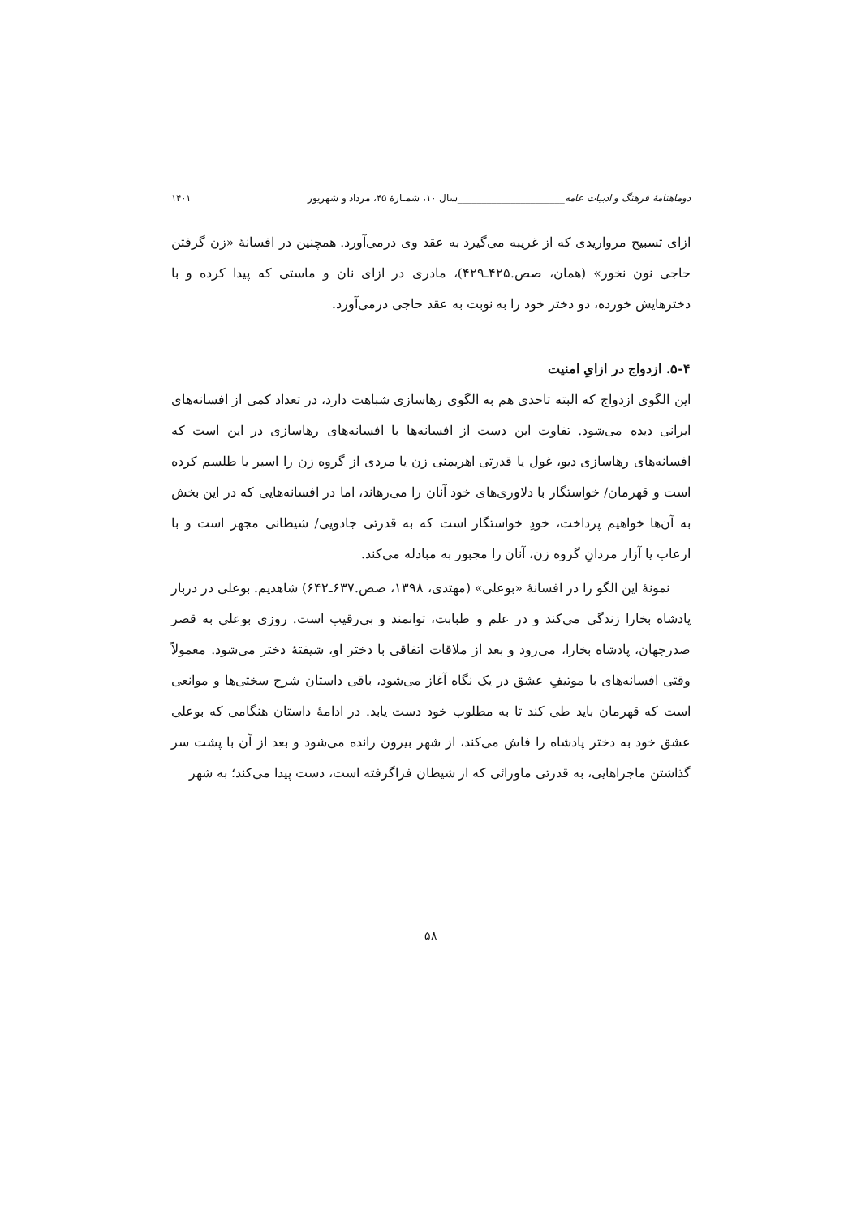دوماهنامهٔ فرهنگ و ادبیات عامه______________________سال ۱۰، شمـارهٔ ۴۵، مرداد و شهریور ۱۴۰۱
ازای تسبیح مرواریدی که از غریبه می‌گیرد به عقد وی درمی‌آورد. همچنین در افسانهٔ «زن گرفتن حاجی نون نخور» (همان، صص.۴۲۵ـ۴۲۹)، مادری در ازای نان و ماستی که پیدا کرده و با دخترهایش خورده، دو دختر خود را به نوبت به عقد حاجی درمی‌آورد.
۵-۴. ازدواج در ازایِ امنیت
این الگوی ازدواج که البته تاحدی هم به الگوی رهاسازی شباهت دارد، در تعداد کمی از افسانه‌های ایرانی دیده می‌شود. تفاوت این دست از افسانه‌ها با افسانه‌های رهاسازی در این است که افسانه‌های رهاسازی دیو، غول یا قدرتی اهریمنی زن یا مردی از گروه زن را اسیر یا طلسم کرده است و قهرمان/ خواستگار با دلاوری‌های خود آنان را می‌رهاند، اما در افسانه‌هایی که در این بخش به آن‌ها خواهیم پرداخت، خودِ خواستگار است که به قدرتی جادویی/ شیطانی مجهز است و با ارعاب یا آزار مردانِ گروه زن، آنان را مجبور به مبادله می‌کند.
نمونهٔ این الگو را در افسانهٔ «بوعلی» (مهتدی، ۱۳۹۸، صص.۶۳۷ـ۶۴۲) شاهدیم. بوعلی در دربار پادشاه بخارا زندگی می‌کند و در علم و طبابت، توانمند و بی‌رقیب است. روزی بوعلی به قصر صدرجهان، پادشاه بخارا، می‌رود و بعد از ملاقات اتفاقی با دختر او، شیفتهٔ دختر می‌شود. معمولاً وقتی افسانه‌های با موتیفِ عشق در یک نگاه آغاز می‌شود، باقی داستان شرح سختی‌ها و موانعی است که قهرمان باید طی کند تا به مطلوب خود دست یابد. در ادامهٔ داستان هنگامی که بوعلی عشق خود به دختر پادشاه را فاش می‌کند، از شهر بیرون رانده می‌شود و بعد از آن با پشت سر گذاشتن ماجراهایی، به قدرتی ماورائی که از شیطان فراگرفته است، دست پیدا می‌کند؛ به شهر
۵۸